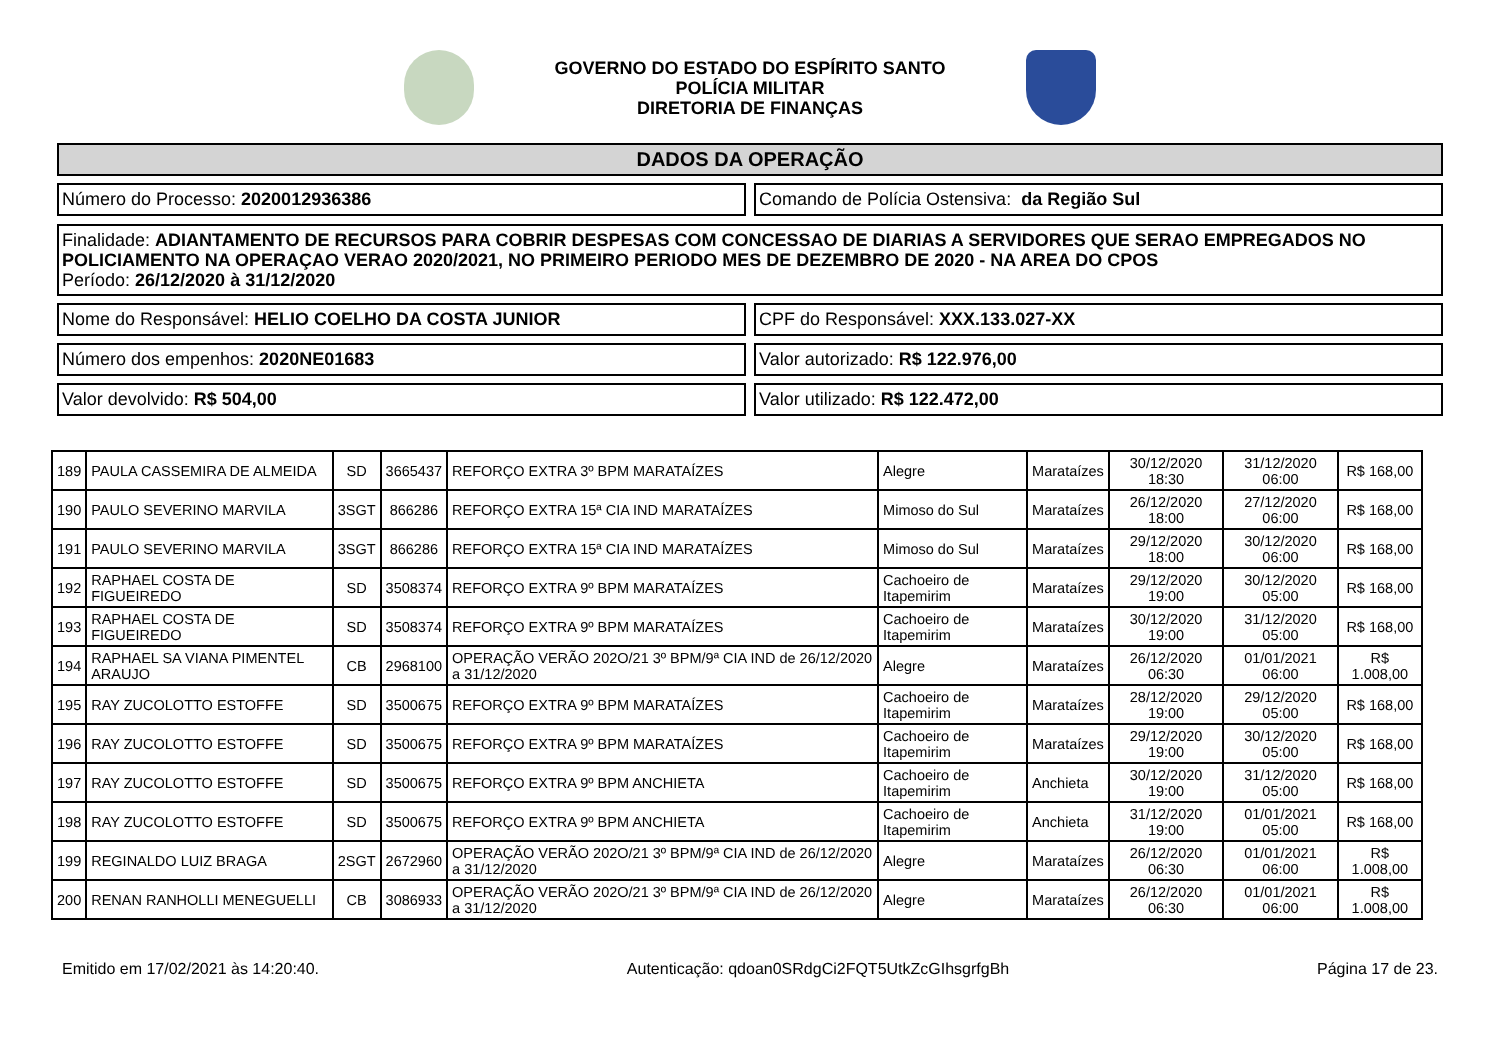GOVERNO DO ESTADO DO ESPÍRITO SANTO
POLÍCIA MILITAR
DIRETORIA DE FINANÇAS
DADOS DA OPERAÇÃO
Número do Processo: 2020012936386
Comando de Polícia Ostensiva: da Região Sul
Finalidade: ADIANTAMENTO DE RECURSOS PARA COBRIR DESPESAS COM CONCESSAO DE DIARIAS A SERVIDORES QUE SERAO EMPREGADOS NO POLICIAMENTO NA OPERAÇAO VERAO 2020/2021, NO PRIMEIRO PERIODO MES DE DEZEMBRO DE 2020 - NA AREA DO CPOS
Período: 26/12/2020 à 31/12/2020
Nome do Responsável: HELIO COELHO DA COSTA JUNIOR
CPF do Responsável: XXX.133.027-XX
Número dos empenhos: 2020NE01683
Valor autorizado: R$ 122.976,00
Valor devolvido: R$ 504,00 Valor utilizado: R$ 122.472,00
| 189 | PAULA CASSEMIRA DE ALMEIDA | SD | 3665437 | REFORÇO EXTRA 3º BPM MARATAÍZES | Alegre | Marataízes | 30/12/2020 18:30 | 31/12/2020 06:00 | R$ 168,00 |
| 190 | PAULO SEVERINO MARVILA | 3SGT | 866286 | REFORÇO EXTRA 15ª CIA IND MARATAÍZES | Mimoso do Sul | Marataízes | 26/12/2020 18:00 | 27/12/2020 06:00 | R$ 168,00 |
| 191 | PAULO SEVERINO MARVILA | 3SGT | 866286 | REFORÇO EXTRA 15ª CIA IND MARATAÍZES | Mimoso do Sul | Marataízes | 29/12/2020 18:00 | 30/12/2020 06:00 | R$ 168,00 |
| 192 | RAPHAEL COSTA DE FIGUEIREDO | SD | 3508374 | REFORÇO EXTRA 9º BPM MARATAÍZES | Cachoeiro de Itapemirim | Marataízes | 29/12/2020 19:00 | 30/12/2020 05:00 | R$ 168,00 |
| 193 | RAPHAEL COSTA DE FIGUEIREDO | SD | 3508374 | REFORÇO EXTRA 9º BPM MARATAÍZES | Cachoeiro de Itapemirim | Marataízes | 30/12/2020 19:00 | 31/12/2020 05:00 | R$ 168,00 |
| 194 | RAPHAEL SA VIANA PIMENTEL ARAUJO | CB | 2968100 | OPERAÇÃO VERÃO 202O/21 3º BPM/9ª CIA IND de 26/12/2020 a 31/12/2020 | Alegre | Marataízes | 26/12/2020 06:30 | 01/01/2021 06:00 | R$ 1.008,00 |
| 195 | RAY ZUCOLOTTO ESTOFFE | SD | 3500675 | REFORÇO EXTRA 9º BPM MARATAÍZES | Cachoeiro de Itapemirim | Marataízes | 28/12/2020 19:00 | 29/12/2020 05:00 | R$ 168,00 |
| 196 | RAY ZUCOLOTTO ESTOFFE | SD | 3500675 | REFORÇO EXTRA 9º BPM MARATAÍZES | Cachoeiro de Itapemirim | Marataízes | 29/12/2020 19:00 | 30/12/2020 05:00 | R$ 168,00 |
| 197 | RAY ZUCOLOTTO ESTOFFE | SD | 3500675 | REFORÇO EXTRA 9º BPM ANCHIETA | Cachoeiro de Itapemirim | Anchieta | 30/12/2020 19:00 | 31/12/2020 05:00 | R$ 168,00 |
| 198 | RAY ZUCOLOTTO ESTOFFE | SD | 3500675 | REFORÇO EXTRA 9º BPM ANCHIETA | Cachoeiro de Itapemirim | Anchieta | 31/12/2020 19:00 | 01/01/2021 05:00 | R$ 168,00 |
| 199 | REGINALDO LUIZ BRAGA | 2SGT | 2672960 | OPERAÇÃO VERÃO 202O/21 3º BPM/9ª CIA IND de 26/12/2020 a 31/12/2020 | Alegre | Marataízes | 26/12/2020 06:30 | 01/01/2021 06:00 | R$ 1.008,00 |
| 200 | RENAN RANHOLLI MENEGUELLI | CB | 3086933 | OPERAÇÃO VERÃO 202O/21 3º BPM/9ª CIA IND de 26/12/2020 a 31/12/2020 | Alegre | Marataízes | 26/12/2020 06:30 | 01/01/2021 06:00 | R$ 1.008,00 |
Emitido em 17/02/2021 às 14:20:40. Autenticação: qdoan0SRdgCi2FQT5UtkZcGIhsgrfgBh Página 17 de 23.